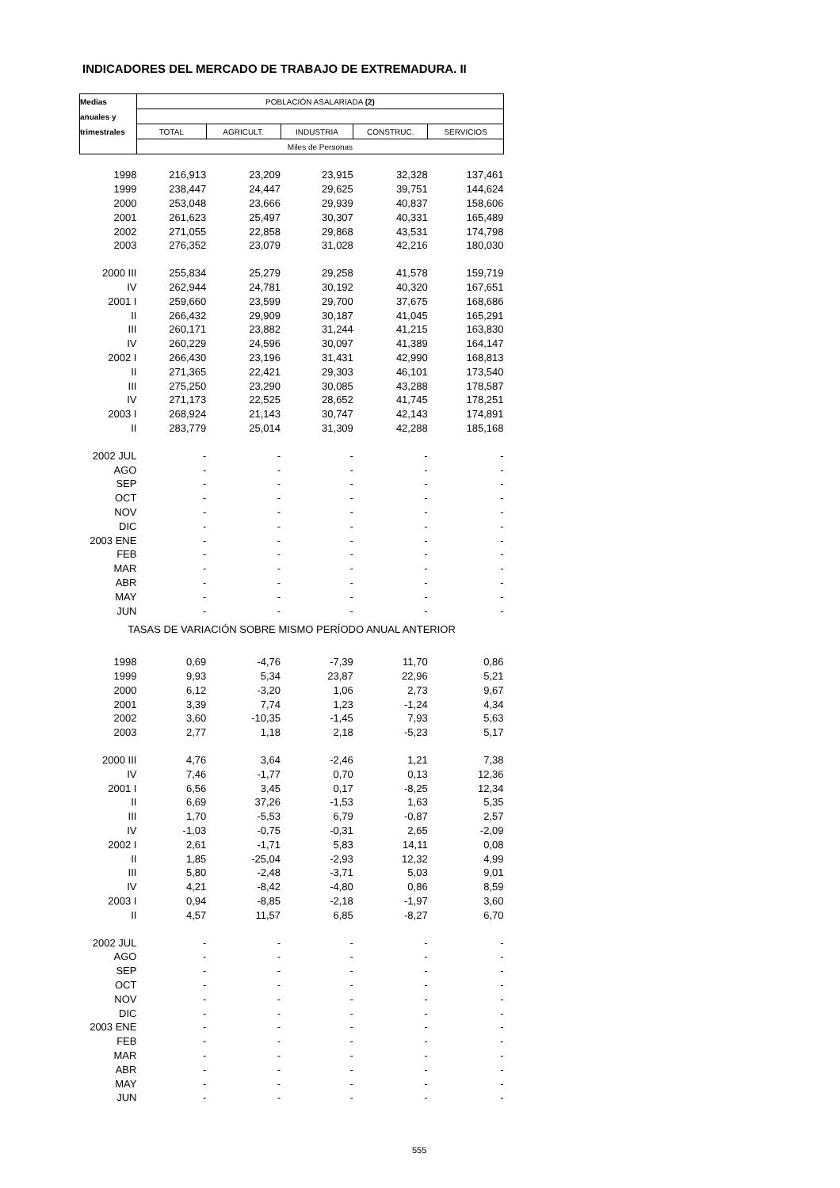INDICADORES DEL MERCADO DE TRABAJO DE EXTREMADURA. II
| Medias | POBLACIÓN ASALARIADA (2) | | | | |
| --- | --- | --- | --- | --- | --- |
| anuales y | | | | | |
| trimestrales | TOTAL | AGRICULT. | INDUSTRIA | CONSTRUC. | SERVICIOS |
| | Miles de Personas | | | | |
| 1998 | 216,913 | 23,209 | 23,915 | 32,328 | 137,461 |
| 1999 | 238,447 | 24,447 | 29,625 | 39,751 | 144,624 |
| 2000 | 253,048 | 23,666 | 29,939 | 40,837 | 158,606 |
| 2001 | 261,623 | 25,497 | 30,307 | 40,331 | 165,489 |
| 2002 | 271,055 | 22,858 | 29,868 | 43,531 | 174,798 |
| 2003 | 276,352 | 23,079 | 31,028 | 42,216 | 180,030 |
| 2000 III | 255,834 | 25,279 | 29,258 | 41,578 | 159,719 |
| IV | 262,944 | 24,781 | 30,192 | 40,320 | 167,651 |
| 2001 I | 259,660 | 23,599 | 29,700 | 37,675 | 168,686 |
| II | 266,432 | 29,909 | 30,187 | 41,045 | 165,291 |
| III | 260,171 | 23,882 | 31,244 | 41,215 | 163,830 |
| IV | 260,229 | 24,596 | 30,097 | 41,389 | 164,147 |
| 2002 I | 266,430 | 23,196 | 31,431 | 42,990 | 168,813 |
| II | 271,365 | 22,421 | 29,303 | 46,101 | 173,540 |
| III | 275,250 | 23,290 | 30,085 | 43,288 | 178,587 |
| IV | 271,173 | 22,525 | 28,652 | 41,745 | 178,251 |
| 2003 I | 268,924 | 21,143 | 30,747 | 42,143 | 174,891 |
| II | 283,779 | 25,014 | 31,309 | 42,288 | 185,168 |
| 2002 JUL | - | - | - | - | - |
| AGO | - | - | - | - | - |
| SEP | - | - | - | - | - |
| OCT | - | - | - | - | - |
| NOV | - | - | - | - | - |
| DIC | - | - | - | - | - |
| 2003 ENE | - | - | - | - | - |
| FEB | - | - | - | - | - |
| MAR | - | - | - | - | - |
| ABR | - | - | - | - | - |
| MAY | - | - | - | - | - |
| JUN | - | - | - | - | - |
| TASAS DE VARIACIÓN SOBRE MISMO PERÍODO ANUAL ANTERIOR | | | | | |
| 1998 | 0,69 | -4,76 | -7,39 | 11,70 | 0,86 |
| 1999 | 9,93 | 5,34 | 23,87 | 22,96 | 5,21 |
| 2000 | 6,12 | -3,20 | 1,06 | 2,73 | 9,67 |
| 2001 | 3,39 | 7,74 | 1,23 | -1,24 | 4,34 |
| 2002 | 3,60 | -10,35 | -1,45 | 7,93 | 5,63 |
| 2003 | 2,77 | 1,18 | 2,18 | -5,23 | 5,17 |
| 2000 III | 4,76 | 3,64 | -2,46 | 1,21 | 7,38 |
| IV | 7,46 | -1,77 | 0,70 | 0,13 | 12,36 |
| 2001 I | 6,56 | 3,45 | 0,17 | -8,25 | 12,34 |
| II | 6,69 | 37,26 | -1,53 | 1,63 | 5,35 |
| III | 1,70 | -5,53 | 6,79 | -0,87 | 2,57 |
| IV | -1,03 | -0,75 | -0,31 | 2,65 | -2,09 |
| 2002 I | 2,61 | -1,71 | 5,83 | 14,11 | 0,08 |
| II | 1,85 | -25,04 | -2,93 | 12,32 | 4,99 |
| III | 5,80 | -2,48 | -3,71 | 5,03 | 9,01 |
| IV | 4,21 | -8,42 | -4,80 | 0,86 | 8,59 |
| 2003 I | 0,94 | -8,85 | -2,18 | -1,97 | 3,60 |
| II | 4,57 | 11,57 | 6,85 | -8,27 | 6,70 |
| 2002 JUL | - | - | - | - | - |
| AGO | - | - | - | - | - |
| SEP | - | - | - | - | - |
| OCT | - | - | - | - | - |
| NOV | - | - | - | - | - |
| DIC | - | - | - | - | - |
| 2003 ENE | - | - | - | - | - |
| FEB | - | - | - | - | - |
| MAR | - | - | - | - | - |
| ABR | - | - | - | - | - |
| MAY | - | - | - | - | - |
| JUN | - | - | - | - | - |
555